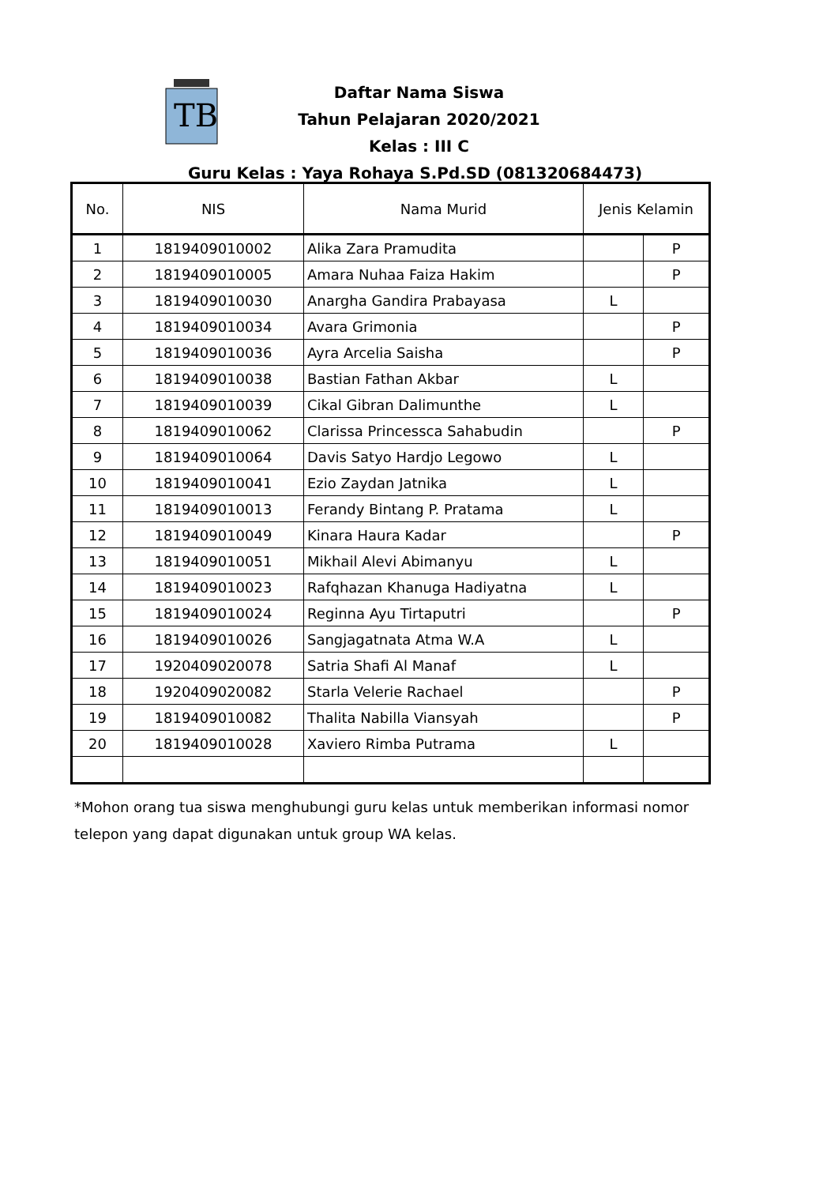TB
Daftar Nama Siswa
Tahun Pelajaran 2020/2021
Kelas : III C
Guru Kelas : Yaya Rohaya S.Pd.SD (081320684473)
| No. | NIS | Nama Murid | Jenis Kelamin | |
| --- | --- | --- | --- | --- |
| 1 | 1819409010002 | Alika Zara Pramudita | | P |
| 2 | 1819409010005 | Amara Nuhaa Faiza Hakim | | P |
| 3 | 1819409010030 | Anargha Gandira Prabayasa | L | |
| 4 | 1819409010034 | Avara Grimonia | | P |
| 5 | 1819409010036 | Ayra Arcelia Saisha | | P |
| 6 | 1819409010038 | Bastian Fathan Akbar | L | |
| 7 | 1819409010039 | Cikal Gibran Dalimunthe | L | |
| 8 | 1819409010062 | Clarissa Princessca Sahabudin | | P |
| 9 | 1819409010064 | Davis Satyo Hardjo Legowo | L | |
| 10 | 1819409010041 | Ezio Zaydan Jatnika | L | |
| 11 | 1819409010013 | Ferandy Bintang P. Pratama | L | |
| 12 | 1819409010049 | Kinara Haura Kadar | | P |
| 13 | 1819409010051 | Mikhail Alevi Abimanyu | L | |
| 14 | 1819409010023 | Rafqhazan Khanuga Hadiyatna | L | |
| 15 | 1819409010024 | Reginna Ayu Tirtaputri | | P |
| 16 | 1819409010026 | Sangjagatnata Atma W.A | L | |
| 17 | 1920409020078 | Satria Shafi Al Manaf | L | |
| 18 | 1920409020082 | Starla Velerie Rachael | | P |
| 19 | 1819409010082 | Thalita Nabilla Viansyah | | P |
| 20 | 1819409010028 | Xaviero Rimba Putrama | L | |
*Mohon orang tua siswa menghubungi guru kelas untuk memberikan informasi nomor
telepon yang dapat digunakan untuk group WA kelas.